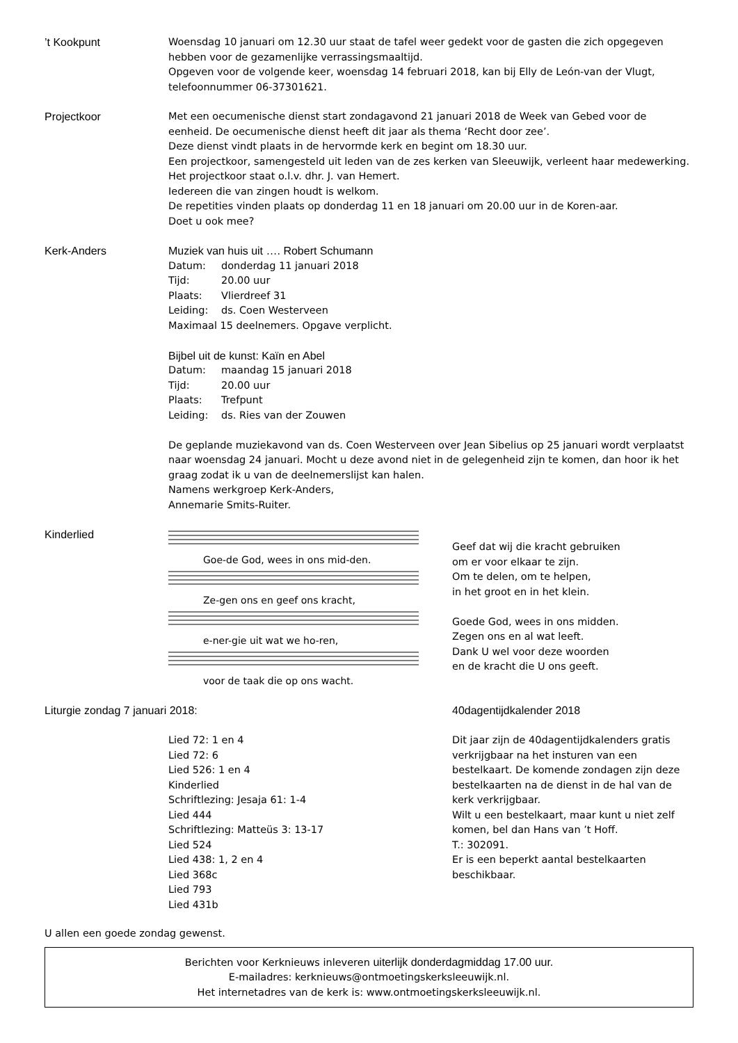’t Kookpunt Woensdag 10 januari om 12.30 uur staat de tafel weer gedekt voor de gasten die zich opgegeven hebben voor de gezamenlijke verrassingsmaaltijd.
Opgeven voor de volgende keer, woensdag 14 februari 2018, kan bij Elly de León-van der Vlugt, telefoonnummer 06-37301621.
Projectkoor Met een oecumenische dienst start zondagavond 21 januari 2018 de Week van Gebed voor de eenheid. De oecumenische dienst heeft dit jaar als thema ‘Recht door zee’.
Deze dienst vindt plaats in de hervormde kerk en begint om 18.30 uur.
Een projectkoor, samengesteld uit leden van de zes kerken van Sleeuwijk, verleent haar medewerking. Het projectkoor staat o.l.v. dhr. J. van Hemert.
Iedereen die van zingen houdt is welkom.
De repetities vinden plaats op donderdag 11 en 18 januari om 20.00 uur in de Koren-aar.
Doet u ook mee?
Kerk-Anders Muziek van huis uit …. Robert Schumann
Datum: donderdag 11 januari 2018
Tijd: 20.00 uur
Plaats: Vlierdreef 31
Leiding: ds. Coen Westerveen
Maximaal 15 deelnemers. Opgave verplicht.
Bijbel uit de kunst: Kaïn en Abel
Datum: maandag 15 januari 2018
Tijd: 20.00 uur
Plaats: Trefpunt
Leiding: ds. Ries van der Zouwen
De geplande muziekavond van ds. Coen Westerveen over Jean Sibelius op 25 januari wordt verplaatst naar woensdag 24 januari. Mocht u deze avond niet in de gelegenheid zijn te komen, dan hoor ik het graag zodat ik u van de deelnemerslijst kan halen.
Namens werkgroep Kerk-Anders,
Annemarie Smits-Ruiter.
Kinderlied Goe-de God, wees in ons mid-den.
Ze-gen ons en geef ons kracht,
e-ner-gie uit wat we ho-ren,
voor de taak die op ons wacht.
Geef dat wij die kracht gebruiken
om er voor elkaar te zijn.
Om te delen, om te helpen,
in het groot en in het klein.
Goede God, wees in ons midden.
Zegen ons en al wat leeft.
Dank U wel voor deze woorden
en de kracht die U ons geeft.
Liturgie zondag 7 januari 2018:
Lied 72: 1 en 4
Lied 72: 6
Lied 526: 1 en 4
Kinderlied
Schriftlezing: Jesaja 61: 1-4
Lied 444
Schriftlezing: Matteüs 3: 13-17
Lied 524
Lied 438: 1, 2 en 4
Lied 368c
Lied 793
Lied 431b
40dagentijdkalender 2018
Dit jaar zijn de 40dagentijdkalenders gratis verkrijgbaar na het insturen van een bestelkaart. De komende zondagen zijn deze bestelkaarten na de dienst in de hal van de kerk verkrijgbaar.
Wilt u een bestelkaart, maar kunt u niet zelf komen, bel dan Hans van ’t Hoff.
T.: 302091.
Er is een beperkt aantal bestelkaarten beschikbaar.
U allen een goede zondag gewenst.
Berichten voor Kerknieuws inleveren uiterlijk donderdagmiddag 17.00 uur.
E-mailadres: kerknieuws@ontmoetingskerksleeuwijk.nl.
Het internetadres van de kerk is: www.ontmoetingskerksleeuwijk.nl.